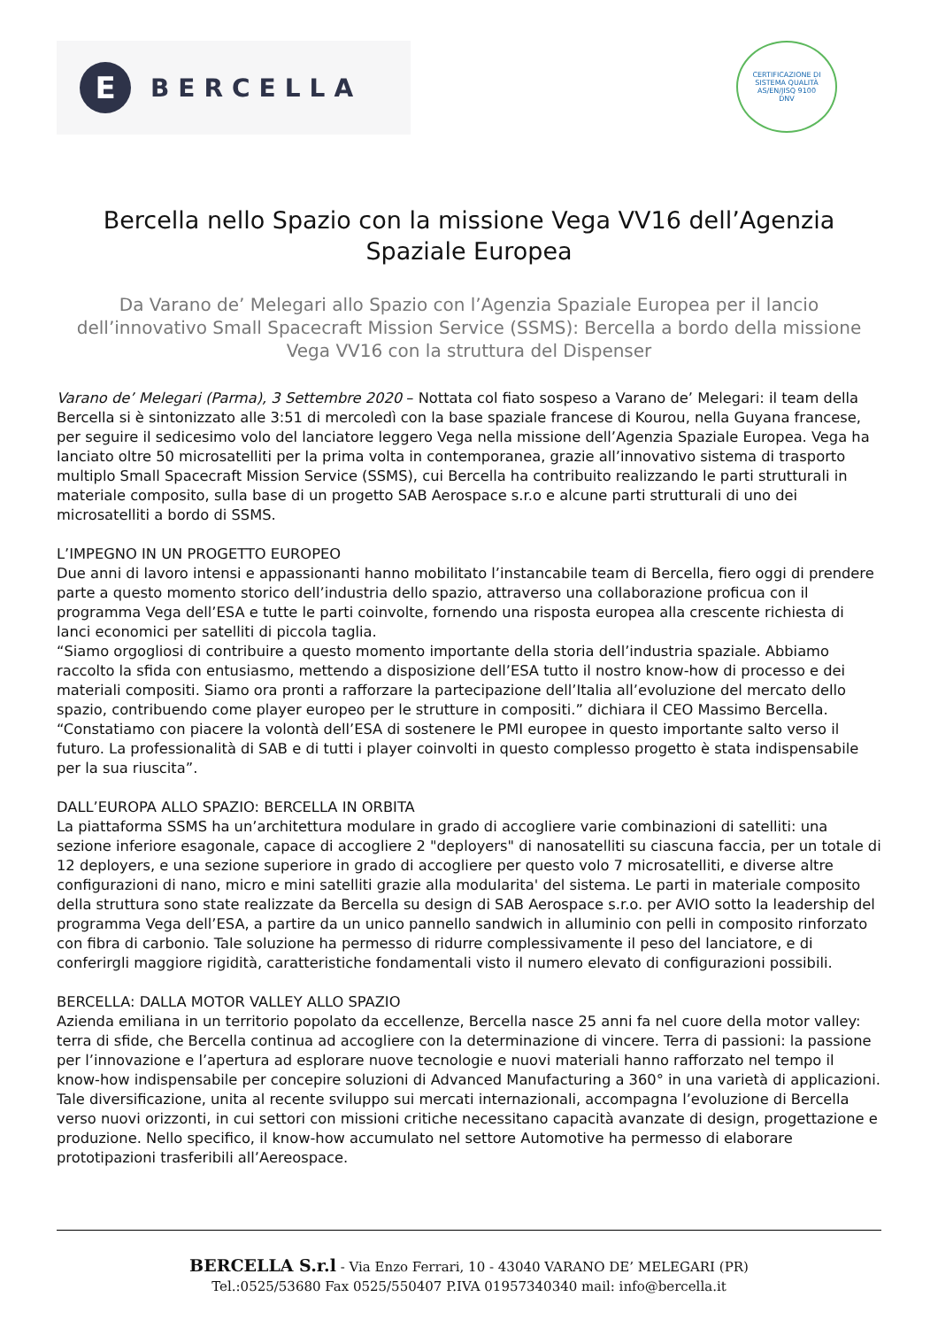E
BERCELLA
CERTIFICAZIONE DI SISTEMA QUALITÀ
AS/EN/JISQ 9100
DNV
Bercella nello Spazio con la missione Vega VV16 dell’Agenzia Spaziale Europea
Da Varano de’ Melegari allo Spazio con l’Agenzia Spaziale Europea per il lancio dell’innovativo Small Spacecraft Mission Service (SSMS): Bercella a bordo della missione Vega VV16 con la struttura del Dispenser
Varano de’ Melegari (Parma), 3 Settembre 2020 – Nottata col fiato sospeso a Varano de’ Melegari: il team della Bercella si è sintonizzato alle 3:51 di mercoledì con la base spaziale francese di Kourou, nella Guyana francese, per seguire il sedicesimo volo del lanciatore leggero Vega nella missione dell’Agenzia Spaziale Europea. Vega ha lanciato oltre 50 microsatelliti per la prima volta in contemporanea, grazie all’innovativo sistema di trasporto multiplo Small Spacecraft Mission Service (SSMS), cui Bercella ha contribuito realizzando le parti strutturali in materiale composito, sulla base di un progetto SAB Aerospace s.r.o e alcune parti strutturali di uno dei microsatelliti a bordo di SSMS.
L’IMPEGNO IN UN PROGETTO EUROPEO
Due anni di lavoro intensi e appassionanti hanno mobilitato l’instancabile team di Bercella, fiero oggi di prendere parte a questo momento storico dell’industria dello spazio, attraverso una collaborazione proficua con il programma Vega dell’ESA e tutte le parti coinvolte, fornendo una risposta europea alla crescente richiesta di lanci economici per satelliti di piccola taglia.
“Siamo orgogliosi di contribuire a questo momento importante della storia dell’industria spaziale. Abbiamo raccolto la sfida con entusiasmo, mettendo a disposizione dell’ESA tutto il nostro know-how di processo e dei materiali compositi. Siamo ora pronti a rafforzare la partecipazione dell’Italia all’evoluzione del mercato dello spazio, contribuendo come player europeo per le strutture in compositi.” dichiara il CEO Massimo Bercella. “Constatiamo con piacere la volontà dell’ESA di sostenere le PMI europee in questo importante salto verso il futuro. La professionalità di SAB e di tutti i player coinvolti in questo complesso progetto è stata indispensabile per la sua riuscita”.
DALL’EUROPA ALLO SPAZIO: BERCELLA IN ORBITA
La piattaforma SSMS ha un’architettura modulare in grado di accogliere varie combinazioni di satelliti: una sezione inferiore esagonale, capace di accogliere 2 "deployers" di nanosatelliti su ciascuna faccia, per un totale di 12 deployers, e una sezione superiore in grado di accogliere per questo volo 7 microsatelliti, e diverse altre configurazioni di nano, micro e mini satelliti grazie alla modularita' del sistema. Le parti in materiale composito della struttura sono state realizzate da Bercella su design di SAB Aerospace s.r.o. per AVIO sotto la leadership del programma Vega dell’ESA, a partire da un unico pannello sandwich in alluminio con pelli in composito rinforzato con fibra di carbonio. Tale soluzione ha permesso di ridurre complessivamente il peso del lanciatore, e di conferirgli maggiore rigidità, caratteristiche fondamentali visto il numero elevato di configurazioni possibili.
BERCELLA: DALLA MOTOR VALLEY ALLO SPAZIO
Azienda emiliana in un territorio popolato da eccellenze, Bercella nasce 25 anni fa nel cuore della motor valley: terra di sfide, che Bercella continua ad accogliere con la determinazione di vincere. Terra di passioni: la passione per l’innovazione e l’apertura ad esplorare nuove tecnologie e nuovi materiali hanno rafforzato nel tempo il know-how indispensabile per concepire soluzioni di Advanced Manufacturing a 360° in una varietà di applicazioni.
Tale diversificazione, unita al recente sviluppo sui mercati internazionali, accompagna l’evoluzione di Bercella verso nuovi orizzonti, in cui settori con missioni critiche necessitano capacità avanzate di design, progettazione e produzione. Nello specifico, il know-how accumulato nel settore Automotive ha permesso di elaborare prototipazioni trasferibili all’Aereospace.
BERCELLA S.r.l - Via Enzo Ferrari, 10 - 43040 VARANO DE’ MELEGARI (PR)
Tel.:0525/53680 Fax 0525/550407 P.IVA 01957340340 mail: info@bercella.it